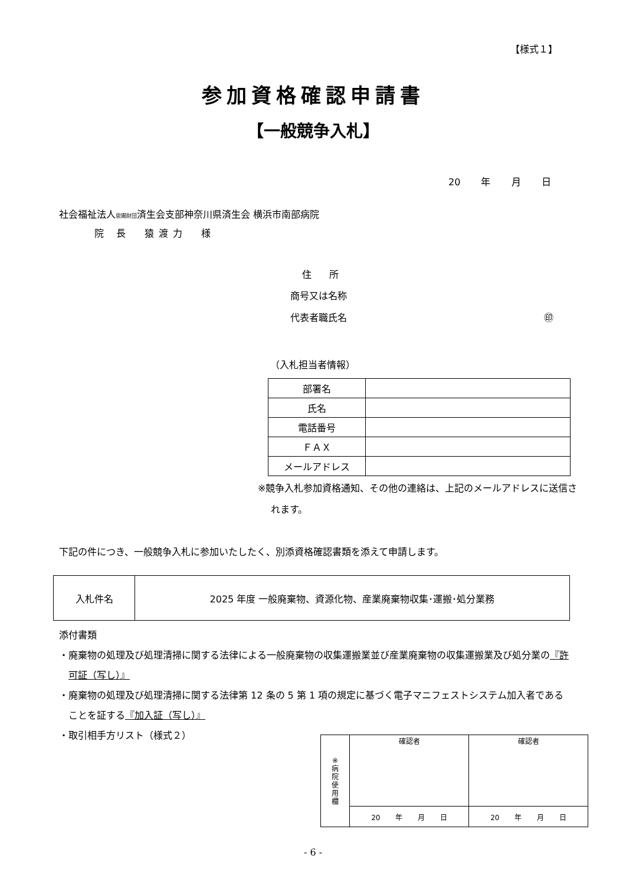【様式１】
参加資格確認申請書
【一般競争入札】
20 年 月 日
社会福祉法人恩賜財団済生会支部神奈川県済生会 横浜市南部病院
院 長　猿渡力　様
住所
商号又は名称
代表者職氏名 ㊞
（入札担当者情報）
| 部署名 | |
| 氏名 | |
| 電話番号 | |
| ＦＡＸ | |
| メールアドレス | |
※競争入札参加資格通知、その他の連絡は、上記のメールアドレスに送信されます。
下記の件につき、一般競争入札に参加いたしたく、別添資格確認書類を添えて申請します。
| 入札件名 | 2025 年度 一般廃棄物、資源化物、産業廃棄物収集･運搬･処分業務 |
添付書類
・廃棄物の処理及び処理清掃に関する法律による一般廃棄物の収集運搬業並び産業廃棄物の収集運搬業及び処分業の『許可証（写し）』
・廃棄物の処理及び処理清掃に関する法律第 12 条の 5 第 1 項の規定に基づく電子マニフェストシステム加入者であることを証する『加入証（写し）』
・取引相手方リスト（様式２）
| ※ 病 院 使 用 欄 | 確認者 | 確認者 |
| | 20 年 月 日 | 20 年 月 日 |
- 6 -